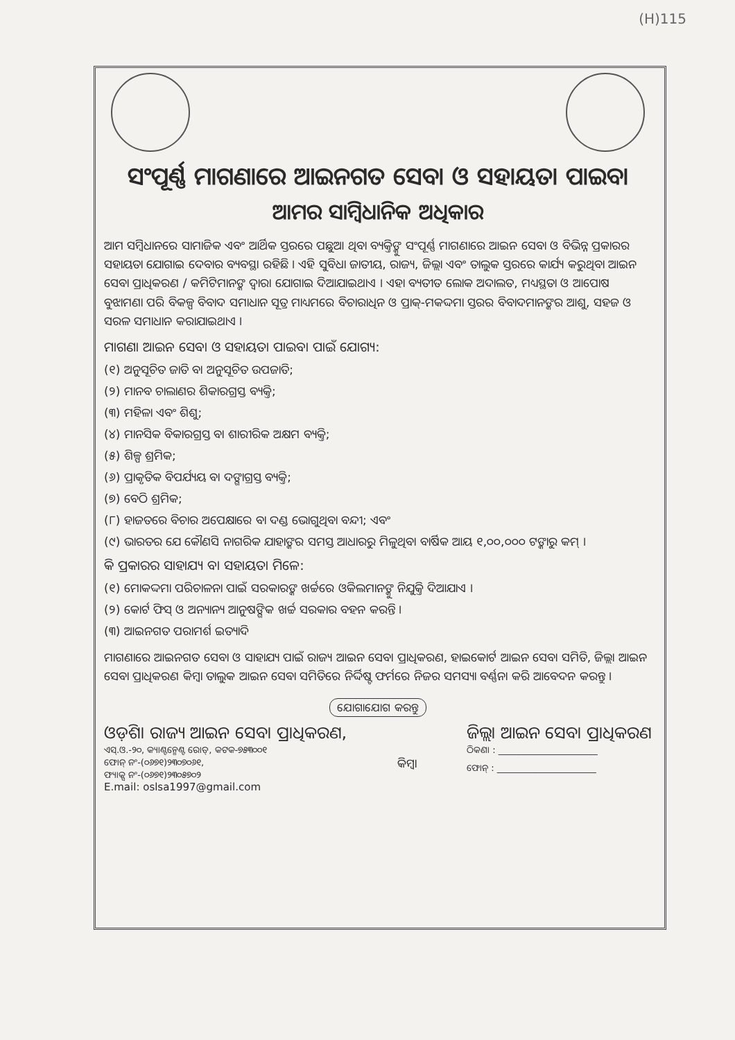(H)115
ସଂପୂର୍ଣ୍ଣ ମାଗଣାରେ ଆଇନଗତ ସେବା ଓ ସହାୟତା ପାଇବା
ଆମର ସାମ୍ବିଧାନିକ ଅଧିକାର
ଆମ ସମ୍ବିଧାନରେ ସାମାଜିକ ଏବଂ ଆର୍ଥିକ ସ୍ତରରେ ପଛୁଆ ଥିବା ବ୍ୟକ୍ତିଙ୍କୁ ସଂପୂର୍ଣ୍ଣ ମାଗଣାରେ ଆଇନ ସେବା ଓ ବିଭିନ୍ନ ପ୍ରକାରର ସହାୟତା ଯୋଗାଇ ଦେବାର ବ୍ୟବସ୍ଥା ରହିଛି । ଏହି ସୁବିଧା ଜାତୀୟ, ରାଜ୍ୟ, ଜିଲ୍ଲା ଏବଂ ତାଲୁକ ସ୍ତରରେ କାର୍ଯ୍ୟ କରୁଥିବା ଆଇନ ସେବା ପ୍ରାଧିକରଣ / କମିଟିମାନଙ୍କ ଦ୍ୱାରା ଯୋଗାଇ ଦିଆଯାଇଥାଏ । ଏହା ବ୍ୟତୀତ ଲୋକ ଅଦାଲତ, ମଧ୍ୟସ୍ଥତା ଓ ଆପୋଷ ବୁଝାମଣା ପରି ବିକଳ୍ପ ବିବାଦ ସମାଧାନ ସୂତ୍ର ମାଧ୍ୟମରେ ବିଚାରାଧିନ ଓ ପ୍ରାକ୍-ମକଦ୍ଦମା ସ୍ତରର ବିବାଦମାନଙ୍କର ଆଶୁ, ସହଜ ଓ ସରଳ ସମାଧାନ କରାଯାଇଥାଏ ।
ମାଗଣା ଆଇନ ସେବା ଓ ସହାୟତା ପାଇବା ପାଇଁ ଯୋଗ୍ୟ:
(୧) ଅନୁସୂଚିତ ଜାତି ବା ଅନୁସୂଚିତ ଉପଜାତି;
(୨) ମାନବ ଚାଲାଣର ଶିକାରଗ୍ରସ୍ତ ବ୍ୟକ୍ତି;
(୩) ମହିଳା ଏବଂ ଶିଶୁ;
(୪) ମାନସିକ ବିକାରଗ୍ରସ୍ତ ବା ଶାରୀରିକ ଅକ୍ଷମ ବ୍ୟକ୍ତି;
(୫) ଶିଳ୍ପ ଶ୍ରମିକ;
(୬) ପ୍ରାକୃତିକ ବିପର୍ଯ୍ୟୟ ବା ଦଙ୍ଗାଗ୍ରସ୍ତ ବ୍ୟକ୍ତି;
(୭) ବେଠି ଶ୍ରମିକ;
(୮) ହାଜତରେ ବିଚାର ଅପେକ୍ଷାରେ ବା ଦଣ୍ଡ ଭୋଗୁଥିବା ବନ୍ଦୀ; ଏବଂ
(୯) ଭାରତର ଯେ କୌଣସି ନାଗରିକ ଯାହାଙ୍କର ସମସ୍ତ ଆଧାରରୁ ମିଳୁଥିବା ବାର୍ଷିକ ଆୟ ୧,୦୦,୦୦୦ ଟଙ୍କାରୁ କମ୍ ।
କି ପ୍ରକାରର ସାହାଯ୍ୟ ବା ସହାୟତା ମିଳେ:
(୧) ମୋକଦ୍ଦମା ପରିଚାଳନା ପାଇଁ ସରକାରଙ୍କ ଖର୍ଚ୍ଚରେ ଓକିଲମାନଙ୍କୁ ନିଯୁକ୍ତି ଦିଆଯାଏ ।
(୨) କୋର୍ଟ ଫିସ୍ ଓ ଅନ୍ୟାନ୍ୟ ଆନୁଷଙ୍ଗିକ ଖର୍ଚ୍ଚ ସରକାର ବହନ କରନ୍ତି ।
(୩) ଆଇନଗତ ପରାମର୍ଶ ଇତ୍ୟାଦି
ମାଗଣାରେ ଆଇନଗତ ସେବା ଓ ସାହାଯ୍ୟ ପାଇଁ ରାଜ୍ୟ ଆଇନ ସେବା ପ୍ରାଧିକରଣ, ହାଇକୋର୍ଟ ଆଇନ ସେବା ସମିତି, ଜିଲ୍ଲା ଆଇନ ସେବା ପ୍ରାଧିକରଣ କିମ୍ବା ତାଲୁକ ଆଇନ ସେବା ସମିତିରେ ନିର୍ଦ୍ଦିଷ୍ଟ ଫର୍ମରେ ନିଜର ସମସ୍ୟା ବର୍ଣ୍ଣନା କରି ଆବେଦନ କରନ୍ତୁ ।
ଯୋଗାଯୋଗ କରନ୍ତୁ
ଓଡ଼ିଶା ରାଜ୍ୟ ଆଇନ ସେବା ପ୍ରାଧିକରଣ,
ଏସ୍.ଓ.-୨୦, କ୍ୟାଣ୍ଟନ୍ମେଣ୍ଟ ରୋଡ୍, କଟକ-୭୫୩୦୦୧
ଫୋନ୍ ନଂ-(୦୬୭୧)୨୩୦୭୦୬୧,
ଫ୍ୟାକ୍ସ ନଂ-(୦୬୭୧)୨୩୦୫୭୦୨
E.mail: oslsa1997@gmail.com
କିମ୍ବା
ଜିଲ୍ଲା ଆଇନ ସେବା ପ୍ରାଧିକରଣ
ଠିକଣା : ______________________
ଫୋନ୍ : ______________________